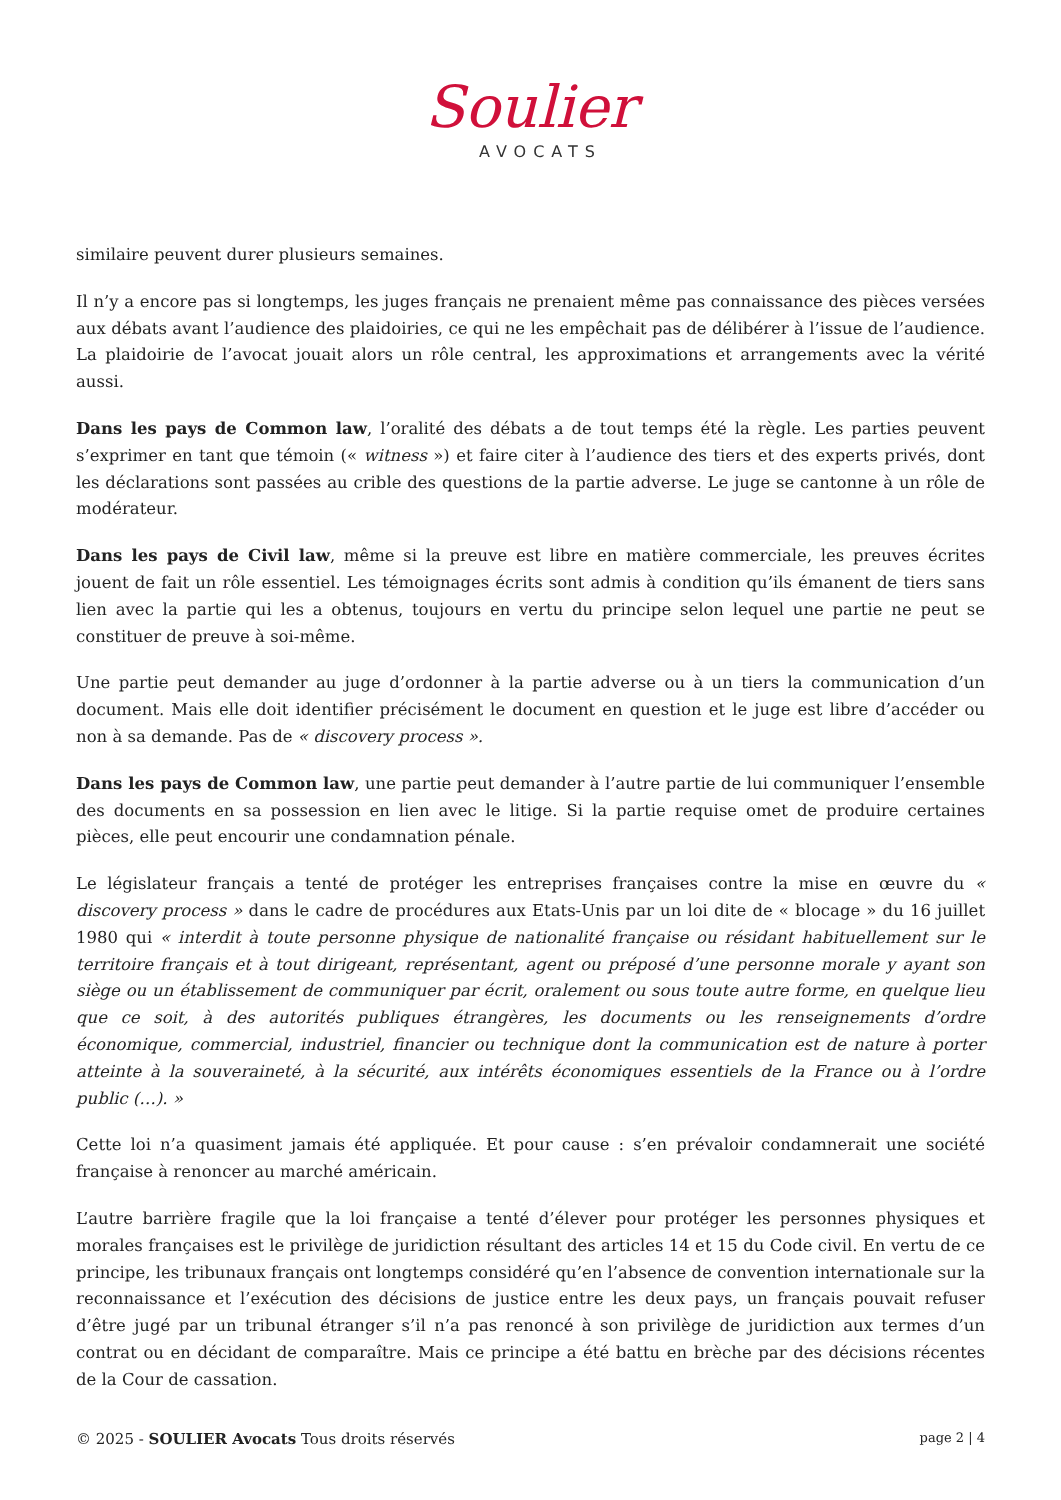Soulier
AVOCATS
similaire peuvent durer plusieurs semaines.
Il n’y a encore pas si longtemps, les juges français ne prenaient même pas connaissance des pièces versées aux débats avant l’audience des plaidoiries, ce qui ne les empêchait pas de délibérer à l’issue de l’audience. La plaidoirie de l’avocat jouait alors un rôle central, les approximations et arrangements avec la vérité aussi.
Dans les pays de Common law, l’oralité des débats a de tout temps été la règle. Les parties peuvent s’exprimer en tant que témoin (« witness ») et faire citer à l’audience des tiers et des experts privés, dont les déclarations sont passées au crible des questions de la partie adverse. Le juge se cantonne à un rôle de modérateur.
Dans les pays de Civil law, même si la preuve est libre en matière commerciale, les preuves écrites jouent de fait un rôle essentiel. Les témoignages écrits sont admis à condition qu’ils émanent de tiers sans lien avec la partie qui les a obtenus, toujours en vertu du principe selon lequel une partie ne peut se constituer de preuve à soi-même.
Une partie peut demander au juge d’ordonner à la partie adverse ou à un tiers la communication d’un document. Mais elle doit identifier précisément le document en question et le juge est libre d’accéder ou non à sa demande. Pas de « discovery process ».
Dans les pays de Common law, une partie peut demander à l’autre partie de lui communiquer l’ensemble des documents en sa possession en lien avec le litige. Si la partie requise omet de produire certaines pièces, elle peut encourir une condamnation pénale.
Le législateur français a tenté de protéger les entreprises françaises contre la mise en œuvre du « discovery process » dans le cadre de procédures aux Etats-Unis par un loi dite de « blocage » du 16 juillet 1980 qui « interdit à toute personne physique de nationalité française ou résidant habituellement sur le territoire français et à tout dirigeant, représentant, agent ou préposé d’une personne morale y ayant son siège ou un établissement de communiquer par écrit, oralement ou sous toute autre forme, en quelque lieu que ce soit, à des autorités publiques étrangères, les documents ou les renseignements d’ordre économique, commercial, industriel, financier ou technique dont la communication est de nature à porter atteinte à la souveraineté, à la sécurité, aux intérêts économiques essentiels de la France ou à l’ordre public (…). »
Cette loi n’a quasiment jamais été appliquée. Et pour cause : s’en prévaloir condamnerait une société française à renoncer au marché américain.
L’autre barrière fragile que la loi française a tenté d’élever pour protéger les personnes physiques et morales françaises est le privilège de juridiction résultant des articles 14 et 15 du Code civil. En vertu de ce principe, les tribunaux français ont longtemps considéré qu’en l’absence de convention internationale sur la reconnaissance et l’exécution des décisions de justice entre les deux pays, un français pouvait refuser d’être jugé par un tribunal étranger s’il n’a pas renoncé à son privilège de juridiction aux termes d’un contrat ou en décidant de comparaître. Mais ce principe a été battu en brèche par des décisions récentes de la Cour de cassation.
© 2025 - SOULIER Avocats Tous droits réservés page 2 | 4